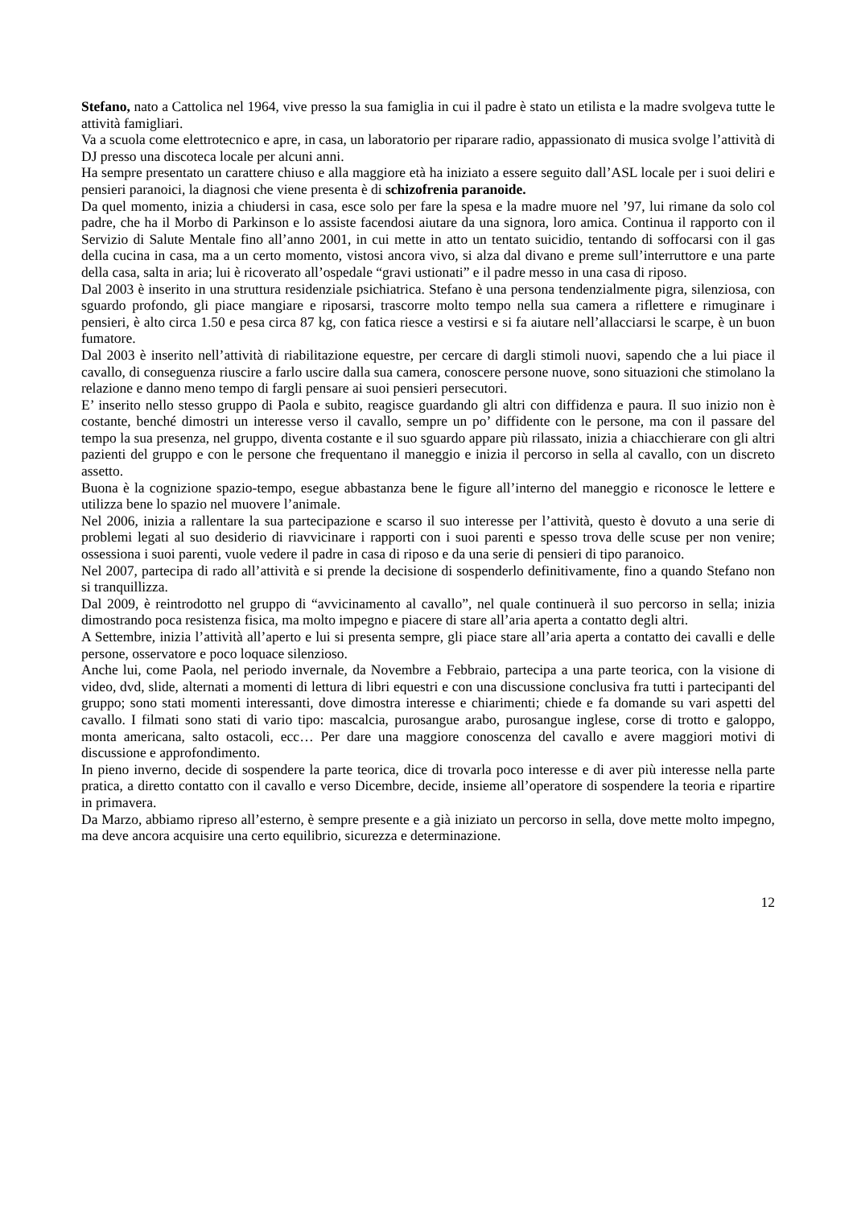Stefano, nato a Cattolica nel 1964, vive presso la sua famiglia in cui il padre è stato un etilista e la madre svolgeva tutte le attività famigliari.
Va a scuola come elettrotecnico e apre, in casa, un laboratorio per riparare radio, appassionato di musica svolge l’attività di DJ presso una discoteca locale per alcuni anni.
Ha sempre presentato un carattere chiuso e alla maggiore età ha iniziato a essere seguito dall’ASL locale per i suoi deliri e pensieri paranoici, la diagnosi che viene presenta è di schizofrenia paranoide.
Da quel momento, inizia a chiudersi in casa, esce solo per fare la spesa e la madre muore nel ’97, lui rimane da solo col padre, che ha il Morbo di Parkinson e lo assiste facendosi aiutare da una signora, loro amica. Continua il rapporto con il Servizio di Salute Mentale fino all’anno 2001, in cui mette in atto un tentato suicidio, tentando di soffocarsi con il gas della cucina in casa, ma a un certo momento, vistosi ancora vivo, si alza dal divano e preme sull’interruttore e una parte della casa, salta in aria; lui è ricoverato all’ospedale “gravi ustionati” e il padre messo in una casa di riposo.
Dal 2003 è inserito in una struttura residenziale psichiatrica. Stefano è una persona tendenzialmente pigra, silenziosa, con sguardo profondo, gli piace mangiare e riposarsi, trascorre molto tempo nella sua camera a riflettere e rimuginare i pensieri, è alto circa 1.50 e pesa circa 87 kg, con fatica riesce a vestirsi e si fa aiutare nell’allacciarsi le scarpe, è un buon fumatore.
Dal 2003 è inserito nell’attività di riabilitazione equestre, per cercare di dargli stimoli nuovi, sapendo che a lui piace il cavallo, di conseguenza riuscire a farlo uscire dalla sua camera, conoscere persone nuove, sono situazioni che stimolano la relazione e danno meno tempo di fargli pensare ai suoi pensieri persecutori.
E’ inserito nello stesso gruppo di Paola e subito, reagisce guardando gli altri con diffidenza e paura. Il suo inizio non è costante, benché dimostri un interesse verso il cavallo, sempre un po’ diffidente con le persone, ma con il passare del tempo la sua presenza, nel gruppo, diventa costante e il suo sguardo appare più rilassato, inizia a chiacchierare con gli altri pazienti del gruppo e con le persone che frequentano il maneggio e inizia il percorso in sella al cavallo, con un discreto assetto.
Buona è la cognizione spazio-tempo, esegue abbastanza bene le figure all’interno del maneggio e riconosce le lettere e utilizza bene lo spazio nel muovere l’animale.
Nel 2006, inizia a rallentare la sua partecipazione e scarso il suo interesse per l’attività, questo è dovuto a una serie di problemi legati al suo desiderio di riavvicinare i rapporti con i suoi parenti e spesso trova delle scuse per non venire; ossessiona i suoi parenti, vuole vedere il padre in casa di riposo e da una serie di pensieri di tipo paranoico.
Nel 2007, partecipa di rado all’attività e si prende la decisione di sospenderlo definitivamente, fino a quando Stefano non si tranquillizza.
Dal 2009, è reintrodotto nel gruppo di “avvicinamento al cavallo”, nel quale continuerà il suo percorso in sella; inizia dimostrando poca resistenza fisica, ma molto impegno e piacere di stare all’aria aperta a contatto degli altri.
A Settembre, inizia l’attività all’aperto e lui si presenta sempre, gli piace stare all’aria aperta a contatto dei cavalli e delle persone, osservatore e poco loquace silenzioso.
Anche lui, come Paola, nel periodo invernale, da Novembre a Febbraio, partecipa a una parte teorica, con la visione di video, dvd, slide, alternati a momenti di lettura di libri equestri e con una discussione conclusiva fra tutti i partecipanti del gruppo; sono stati momenti interessanti, dove dimostra interesse e chiarimenti; chiede e fa domande su vari aspetti del cavallo. I filmati sono stati di vario tipo: mascalcia, purosangue arabo, purosangue inglese, corse di trotto e galoppo, monta americana, salto ostacoli, ecc… Per dare una maggiore conoscenza del cavallo e avere maggiori motivi di discussione e approfondimento.
In pieno inverno, decide di sospendere la parte teorica, dice di trovarla poco interesse e di aver più interesse nella parte pratica, a diretto contatto con il cavallo e verso Dicembre, decide, insieme all’operatore di sospendere la teoria e ripartire in primavera.
Da Marzo, abbiamo ripreso all’esterno, è sempre presente e a già iniziato un percorso in sella, dove mette molto impegno, ma deve ancora acquisire una certo equilibrio, sicurezza e determinazione.
12